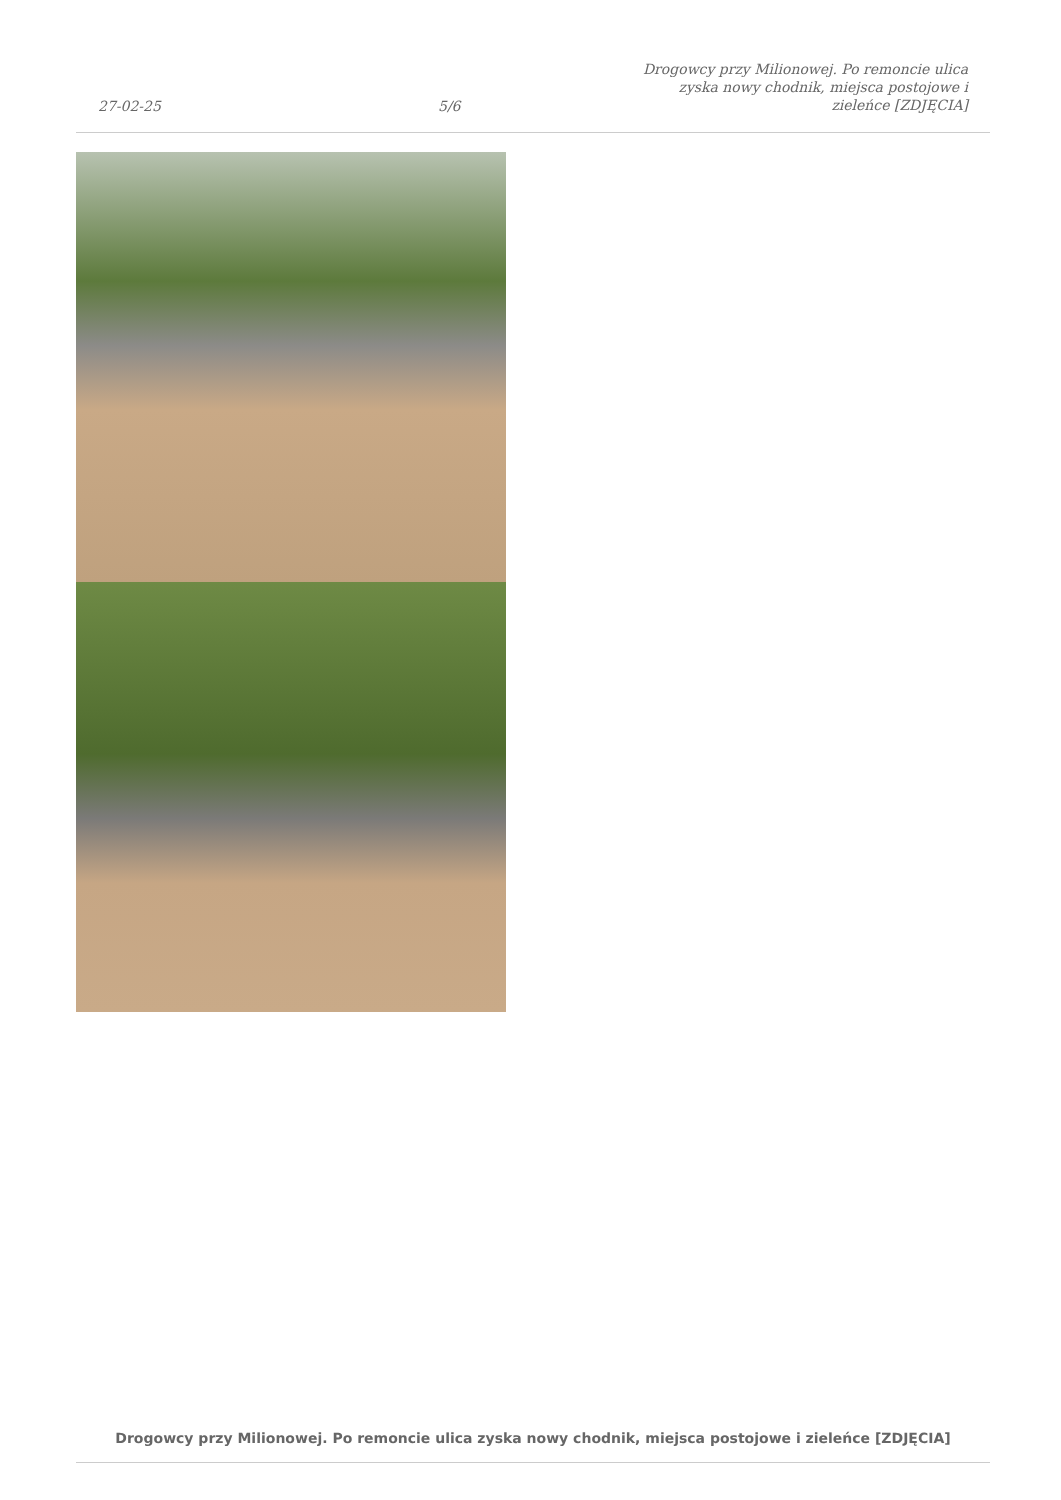27-02-25
5/6
Drogowcy przy Milionowej. Po remoncie ulica zyska nowy chodnik, miejsca postojowe i zieleńce [ZDJĘCIA]
Drogowcy przy Milionowej. Po remoncie ulica zyska nowy chodnik, miejsca postojowe i zieleńce [ZDJĘCIA]